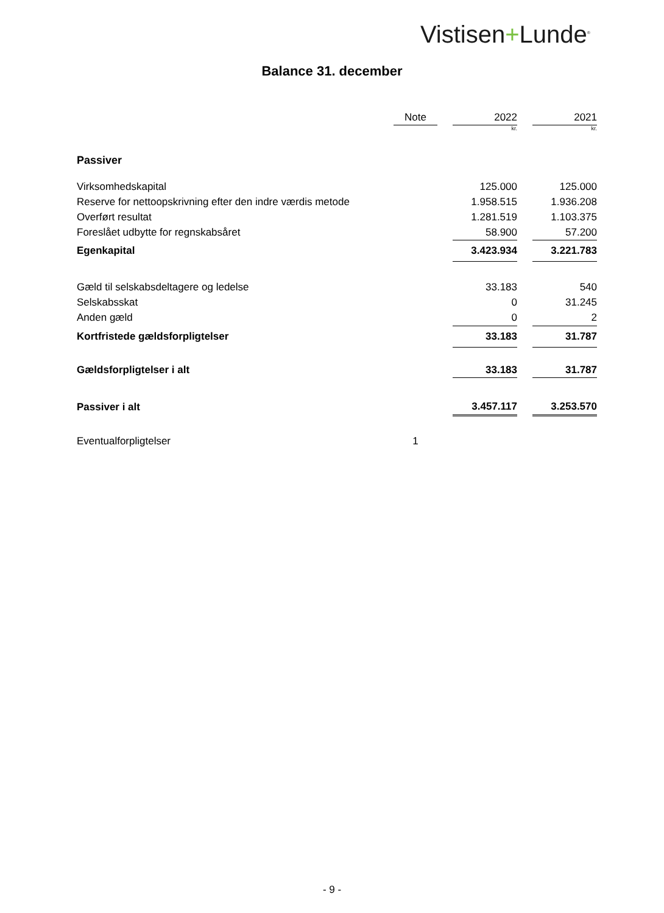Vistisen+Lunde<sup>®</sup>
Balance 31. december
| | Note | | 2022 | | 2021 |
| --- | --- | --- | --- | --- | --- |
| | | | kr. | | kr. |
| Passiver | | | | | |
| Virksomhedskapital | | | 125.000 | | 125.000 |
| Reserve for nettoopskrivning efter den indre værdis metode | | | 1.958.515 | | 1.936.208 |
| Overført resultat | | | 1.281.519 | | 1.103.375 |
| Foreslået udbytte for regnskabsåret | | | 58.900 | | 57.200 |
| Egenkapital | | | 3.423.934 | | 3.221.783 |
| Gæld til selskabsdeltagere og ledelse | | | 33.183 | | 540 |
| Selskabsskat | | | 0 | | 31.245 |
| Anden gæld | | | 0 | | 2 |
| Kortfristede gældsforpligtelser | | | 33.183 | | 31.787 |
| Gældsforpligtelser i alt | | | 33.183 | | 31.787 |
| Passiver i alt | | | 3.457.117 | | 3.253.570 |
| Eventualforpligtelser | 1 | | | | |
- 9 -